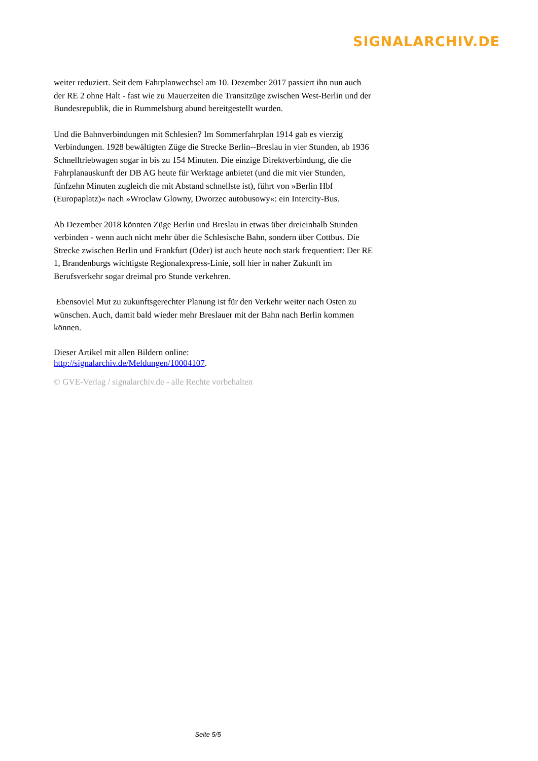SIGNALARCHIV.DE
weiter reduziert. Seit dem Fahrplanwechsel am 10. Dezember 2017 passiert ihn nun auch der RE 2 ohne Halt - fast wie zu Mauerzeiten die Transitzüge zwischen West-Berlin und der Bundesrepublik, die in Rummelsburg abund bereitgestellt wurden.
Und die Bahnverbindungen mit Schlesien? Im Sommerfahrplan 1914 gab es vierzig Verbindungen. 1928 bewältigten Züge die Strecke Berlin--Breslau in vier Stunden, ab 1936 Schnelltriebwagen sogar in bis zu 154 Minuten. Die einzige Direktverbindung, die die Fahrplanauskunft der DB AG heute für Werktage anbietet (und die mit vier Stunden, fünfzehn Minuten zugleich die mit Abstand schnellste ist), führt von »Berlin Hbf (Europaplatz)« nach »Wroclaw Glowny, Dworzec autobusowy«: ein Intercity-Bus.
Ab Dezember 2018 könnten Züge Berlin und Breslau in etwas über dreieinhalb Stunden verbinden - wenn auch nicht mehr über die Schlesische Bahn, sondern über Cottbus. Die Strecke zwischen Berlin und Frankfurt (Oder) ist auch heute noch stark frequentiert: Der RE 1, Brandenburgs wichtigste Regionalexpress-Linie, soll hier in naher Zukunft im Berufsverkehr sogar dreimal pro Stunde verkehren.
Ebensoviel Mut zu zukunftsgerechter Planung ist für den Verkehr weiter nach Osten zu wünschen. Auch, damit bald wieder mehr Breslauer mit der Bahn nach Berlin kommen können.
Dieser Artikel mit allen Bildern online:
http://signalarchiv.de/Meldungen/10004107.
© GVE-Verlag / signalarchiv.de - alle Rechte vorbehalten
Seite 5/5